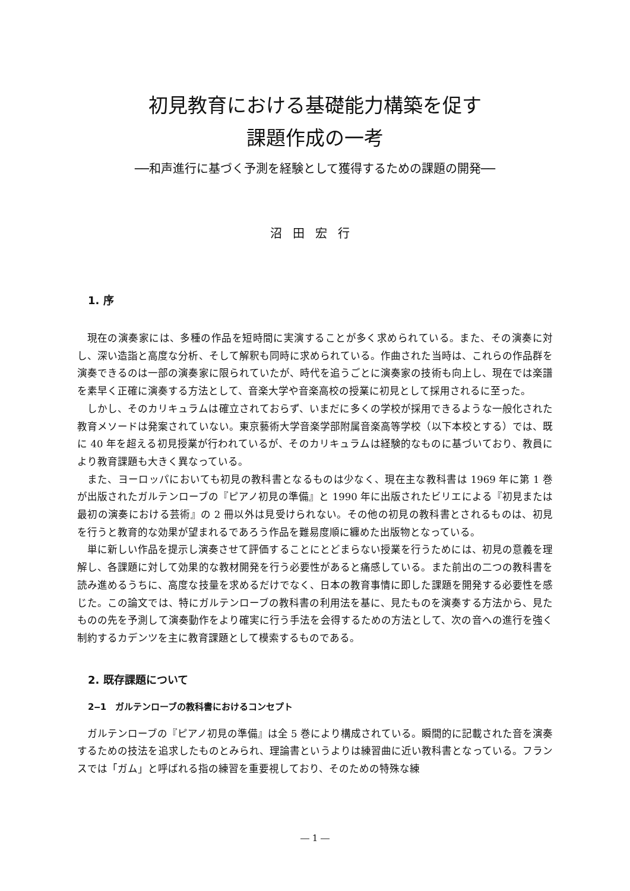初見教育における基礎能力構築を促す
課題作成の一考
──和声進行に基づく予測を経験として獲得するための課題の開発──
沼田宏行
1. 序
現在の演奏家には、多種の作品を短時間に実演することが多く求められている。また、その演奏に対し、深い造詣と高度な分析、そして解釈も同時に求められている。作曲された当時は、これらの作品群を演奏できるのは一部の演奏家に限られていたが、時代を追うごとに演奏家の技術も向上し、現在では楽譜を素早く正確に演奏する方法として、音楽大学や音楽高校の授業に初見として採用されるに至った。
しかし、そのカリキュラムは確立されておらず、いまだに多くの学校が採用できるような一般化された教育メソードは発案されていない。東京藝術大学音楽学部附属音楽高等学校（以下本校とする）では、既に 40 年を超える初見授業が行われているが、そのカリキュラムは経験的なものに基づいており、教員により教育課題も大きく異なっている。
また、ヨーロッパにおいても初見の教科書となるものは少なく、現在主な教科書は 1969 年に第 1 巻が出版されたガルテンローブの『ピアノ初見の準備』と 1990 年に出版されたビリエによる『初見または最初の演奏における芸術』の 2 冊以外は見受けられない。その他の初見の教科書とされるものは、初見を行うと教育的な効果が望まれるであろう作品を難易度順に纏めた出版物となっている。
単に新しい作品を提示し演奏させて評価することにとどまらない授業を行うためには、初見の意義を理解し、各課題に対して効果的な教材開発を行う必要性があると痛感している。また前出の二つの教科書を読み進めるうちに、高度な技量を求めるだけでなく、日本の教育事情に即した課題を開発する必要性を感じた。この論文では、特にガルテンローブの教科書の利用法を基に、見たものを演奏する方法から、見たものの先を予測して演奏動作をより確実に行う手法を会得するための方法として、次の音への進行を強く制約するカデンツを主に教育課題として模索するものである。
2. 既存課題について
2‒1　ガルテンローブの教科書におけるコンセプト
ガルテンローブの『ピアノ初見の準備』は全 5 巻により構成されている。瞬間的に記載された音を演奏するための技法を追求したものとみられ、理論書というよりは練習曲に近い教科書となっている。フランスでは「ガム」と呼ばれる指の練習を重要視しており、そのための特殊な練
― 1 ―